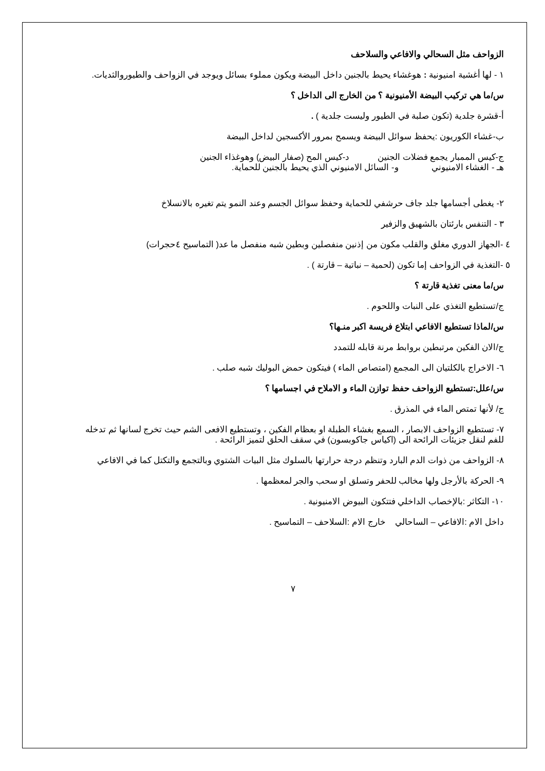الزواحف مثل السحالي والافاعي والسلاحف
١ - لها أغشية امنيونية : هوغشاء يحيط بالجنين داخل البيضة ويكون مملوء بسائل ويوجد في الزواحف والطيوروالثديات.
س/ما هي تركيب البيضة الأمنيونية ؟ من الخارج الى الداخل ؟
أ-قشرة جلدية (تكون صلبة في الطيور وليست جلدية ) .
ب-غشاء الكوريون :يحفظ سوائل البيضة ويسمح بمرور الأكسجين لداخل البيضة
ج-كيس الممبار يجمع فضلات الجنين د-كيس المح (صفار البيض) وهوغذاء الجنين
هـ - الغشاء الامنيوني و- السائل الامنيوني الذي يحيط بالجنين للحماية.
٢- يغطى أجسامها جلد جاف حرشفي للحماية وحفظ سوائل الجسم وعند النمو يتم تغيره بالانسلاخ
٣ - التنفس بارئتان بالشهيق والزفير
٤ -الجهاز الدوري مغلق والقلب مكون من إذنين منفصلين وبطين شبه منفصل ما عد( التماسيح ٤حجرات)
٥ -التغذية في الزواحف إما تكون (لحمية – نباتية – قارتة ) .
س/ما معنى تغذية قارتة ؟
ج/تستطيع التغذي على النبات واللحوم .
س/لماذا تستطيع الافاعي ابتلاع فريسة اكبر منـها؟
ج/الان الفكين مرتبطين بروابط مرنة قابله للتمدد
٦- الاخراج بالكلتيان الى المجمع (امتصاص الماء ) فيتكون حمض البوليك شبه صلب .
س/علل:تستطيع الزواحف حفظ توازن الماء و الاملاح في اجسامها ؟
ج/ لأنها تمتص الماء في المذرق .
٧- تستطيع الزواحف الابصار ، السمع بغشاء الطبلة او بعظام الفكين ، وتستطيع الافعى الشم حيث تخرج لسانها ثم تدخله للفم لنقل جزيئات الرائحة الى (اكياس جاكوبسون) في سقف الحلق لتميز الرائحة .
٨- الزواحف من ذوات الدم البارد وتنظم درجة حرارتها بالسلوك مثل البيات الشتوي وبالتجمع والتكتل كما في الافاعي
٩- الحركة بالأرجل ولها مخالب للحفر وتسلق او سحب والجر لمعظمها .
١٠- التكاثر :بالإخصاب الداخلي فتتكون البيوض الامنيونية .
داخل الام :الافاعي – الساحالي خارج الام :السلاحف – التماسيح .
٧